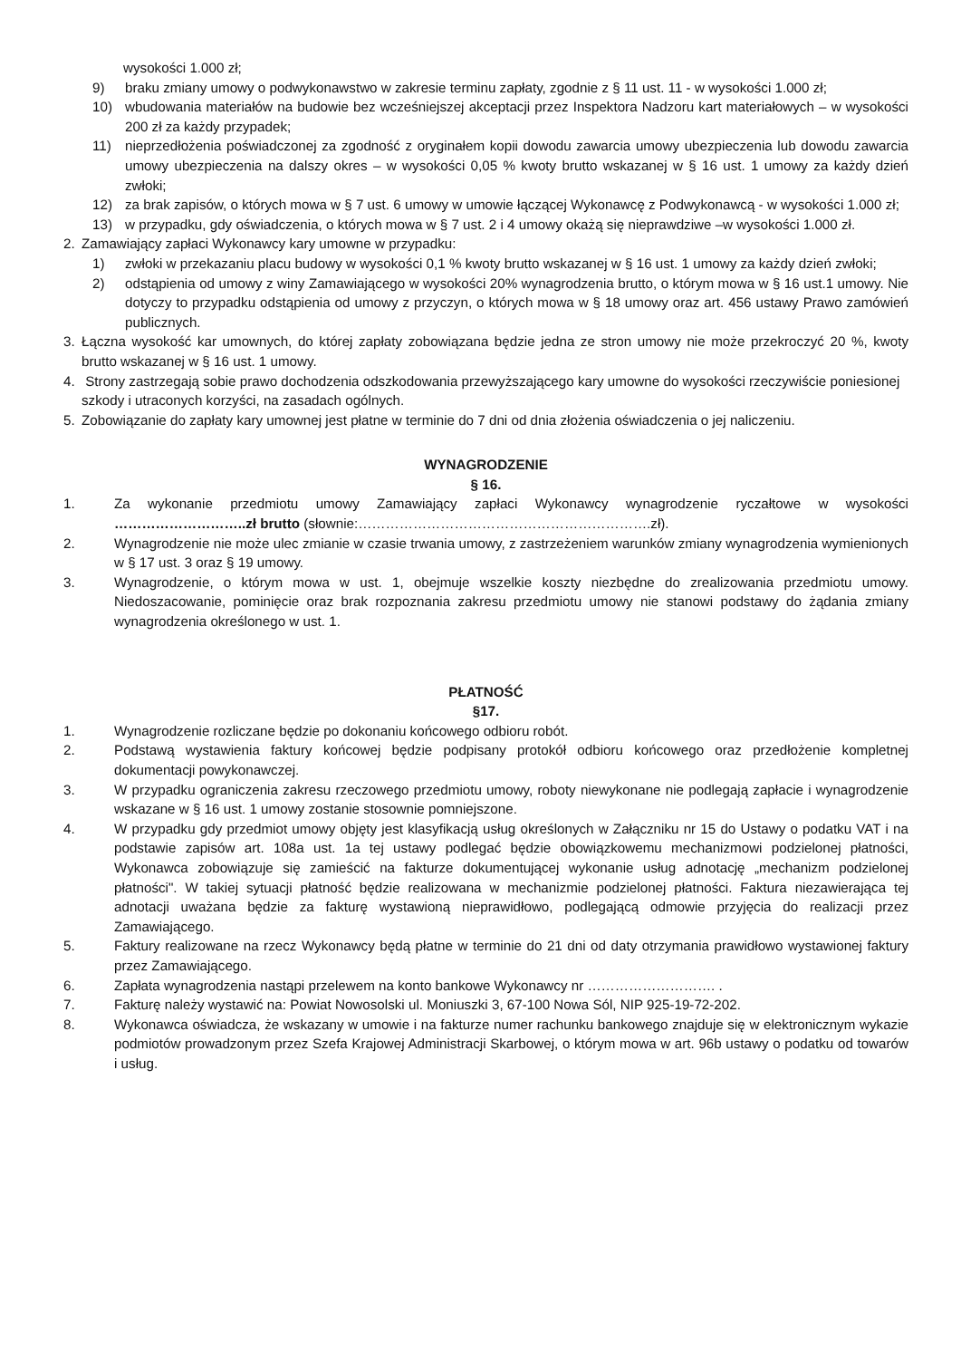wysokości 1.000 zł;
9) braku zmiany umowy o podwykonawstwo w zakresie terminu zapłaty, zgodnie z § 11 ust. 11 - w wysokości 1.000 zł;
10) wbudowania materiałów na budowie bez wcześniejszej akceptacji przez Inspektora Nadzoru kart materiałowych – w wysokości 200 zł za każdy przypadek;
11) nieprzedłożenia poświadczonej za zgodność z oryginałem kopii dowodu zawarcia umowy ubezpieczenia lub dowodu zawarcia umowy ubezpieczenia na dalszy okres – w wysokości 0,05 % kwoty brutto wskazanej w § 16 ust. 1 umowy za każdy dzień zwłoki;
12) za brak zapisów, o których mowa w § 7 ust. 6 umowy w umowie łączącej Wykonawcę z Podwykonawcą - w wysokości 1.000 zł;
13) w przypadku, gdy oświadczenia, o których mowa w § 7 ust. 2 i 4 umowy okażą się nieprawdziwe –w wysokości 1.000 zł.
2. Zamawiający zapłaci Wykonawcy kary umowne w przypadku:
1) zwłoki w przekazaniu placu budowy w wysokości 0,1 % kwoty brutto wskazanej w § 16 ust. 1 umowy za każdy dzień zwłoki;
2) odstąpienia od umowy z winy Zamawiającego w wysokości 20% wynagrodzenia brutto, o którym mowa w § 16 ust.1 umowy. Nie dotyczy to przypadku odstąpienia od umowy z przyczyn, o których mowa w § 18 umowy oraz art. 456 ustawy Prawo zamówień publicznych.
3. Łączna wysokość kar umownych, do której zapłaty zobowiązana będzie jedna ze stron umowy nie może przekroczyć 20 %, kwoty brutto wskazanej w § 16 ust. 1 umowy.
4. Strony zastrzegają sobie prawo dochodzenia odszkodowania przewyższającego kary umowne do wysokości rzeczywiście poniesionej szkody i utraconych korzyści, na zasadach ogólnych.
5. Zobowiązanie do zapłaty kary umownej jest płatne w terminie do 7 dni od dnia złożenia oświadczenia o jej naliczeniu.
WYNAGRODZENIE
§ 16.
1. Za wykonanie przedmiotu umowy Zamawiający zapłaci Wykonawcy wynagrodzenie ryczałtowe w wysokości ………………………..zł brutto (słownie:……………………………………………………….zł).
2. Wynagrodzenie nie może ulec zmianie w czasie trwania umowy, z zastrzeżeniem warunków zmiany wynagrodzenia wymienionych w § 17 ust. 3 oraz § 19 umowy.
3. Wynagrodzenie, o którym mowa w ust. 1, obejmuje wszelkie koszty niezbędne do zrealizowania przedmiotu umowy. Niedoszacowanie, pominięcie oraz brak rozpoznania zakresu przedmiotu umowy nie stanowi podstawy do żądania zmiany wynagrodzenia określonego w ust. 1.
PŁATNOŚĆ
§17.
1. Wynagrodzenie rozliczane będzie po dokonaniu końcowego odbioru robót.
2. Podstawą wystawienia faktury końcowej będzie podpisany protokół odbioru końcowego oraz przedłożenie kompletnej dokumentacji powykonawczej.
3. W przypadku ograniczenia zakresu rzeczowego przedmiotu umowy, roboty niewykonane nie podlegają zapłacie i wynagrodzenie wskazane w § 16 ust. 1 umowy zostanie stosownie pomniejszone.
4. W przypadku gdy przedmiot umowy objęty jest klasyfikacją usług określonych w Załączniku nr 15 do Ustawy o podatku VAT i na podstawie zapisów art. 108a ust. 1a tej ustawy podlegać będzie obowiązkowemu mechanizmowi podzielonej płatności, Wykonawca zobowiązuje się zamieścić na fakturze dokumentującej wykonanie usług adnotację „mechanizm podzielonej płatności". W takiej sytuacji płatność będzie realizowana w mechanizmie podzielonej płatności. Faktura niezawierająca tej adnotacji uważana będzie za fakturę wystawioną nieprawidłowo, podlegającą odmowie przyjęcia do realizacji przez Zamawiającego.
5. Faktury realizowane na rzecz Wykonawcy będą płatne w terminie do 21 dni od daty otrzymania prawidłowo wystawionej faktury przez Zamawiającego.
6. Zapłata wynagrodzenia nastąpi przelewem na konto bankowe Wykonawcy nr ………………………. .
7. Fakturę należy wystawić na: Powiat Nowosolski ul. Moniuszki 3, 67-100 Nowa Sól, NIP 925-19-72-202.
8. Wykonawca oświadcza, że wskazany w umowie i na fakturze numer rachunku bankowego znajduje się w elektronicznym wykazie podmiotów prowadzonym przez Szefa Krajowej Administracji Skarbowej, o którym mowa w art. 96b ustawy o podatku od towarów i usług.